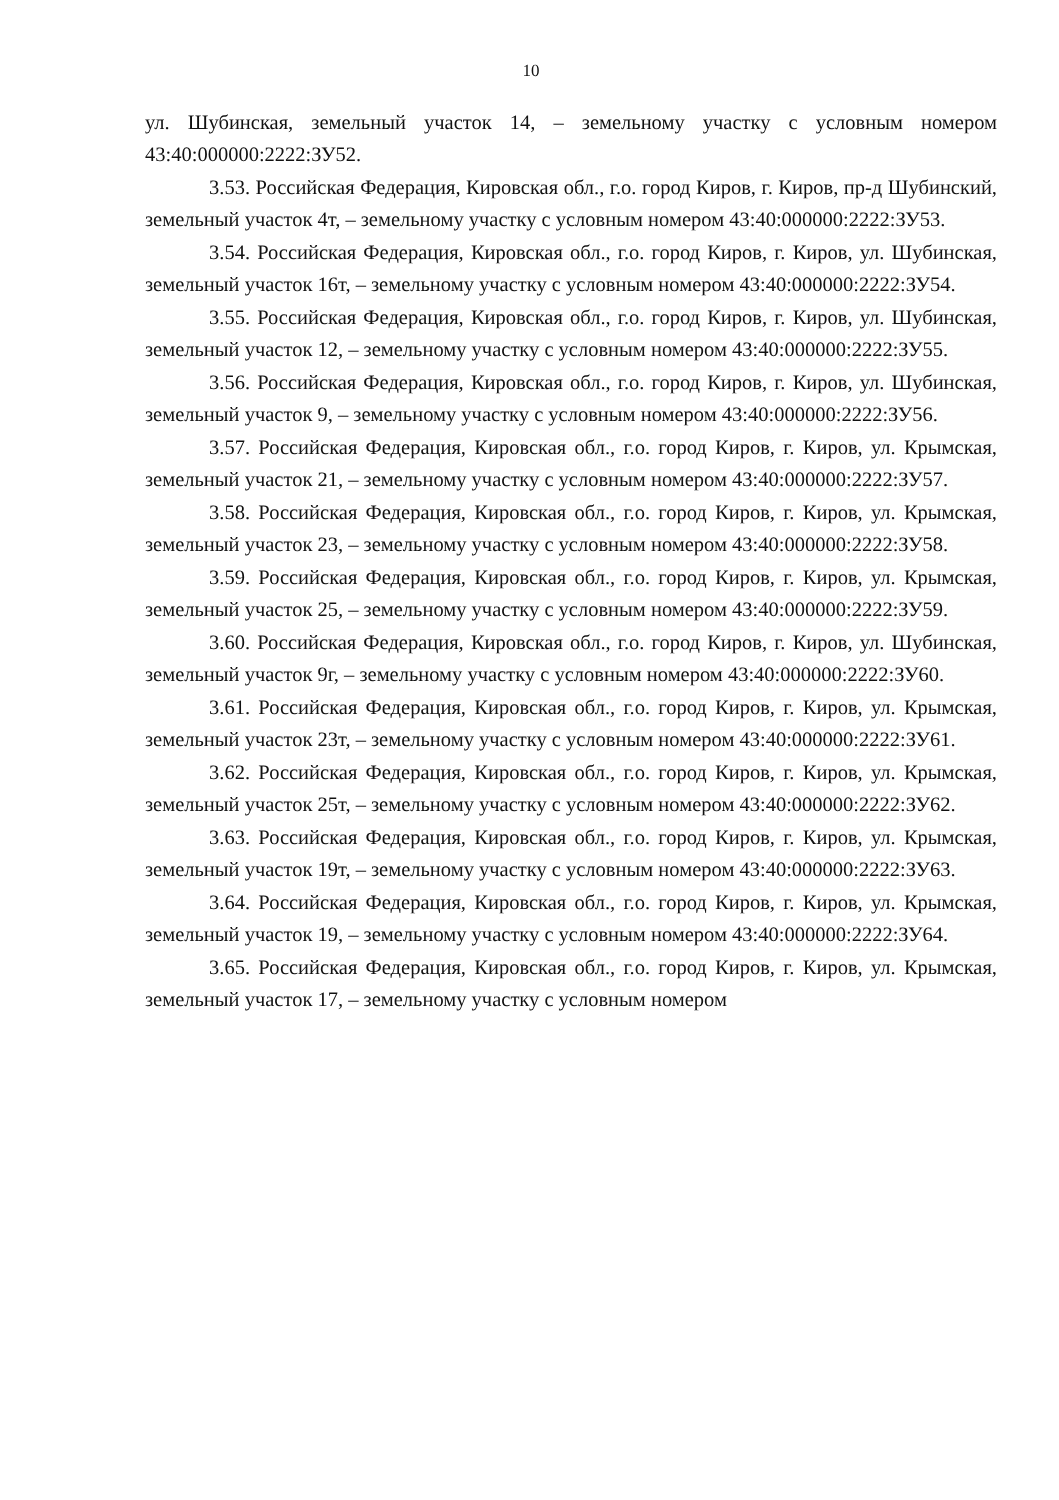10
ул. Шубинская, земельный участок 14, – земельному участку с условным номером 43:40:000000:2222:ЗУ52.
3.53. Российская Федерация, Кировская обл., г.о. город Киров, г. Киров, пр-д Шубинский, земельный участок 4т, – земельному участку с условным номером 43:40:000000:2222:ЗУ53.
3.54. Российская Федерация, Кировская обл., г.о. город Киров, г. Киров, ул. Шубинская, земельный участок 16т, – земельному участку с условным номером 43:40:000000:2222:ЗУ54.
3.55. Российская Федерация, Кировская обл., г.о. город Киров, г. Киров, ул. Шубинская, земельный участок 12, – земельному участку с условным номером 43:40:000000:2222:ЗУ55.
3.56. Российская Федерация, Кировская обл., г.о. город Киров, г. Киров, ул. Шубинская, земельный участок 9, – земельному участку с условным номером 43:40:000000:2222:ЗУ56.
3.57. Российская Федерация, Кировская обл., г.о. город Киров, г. Киров, ул. Крымская, земельный участок 21, – земельному участку с условным номером 43:40:000000:2222:ЗУ57.
3.58. Российская Федерация, Кировская обл., г.о. город Киров, г. Киров, ул. Крымская, земельный участок 23, – земельному участку с условным номером 43:40:000000:2222:ЗУ58.
3.59. Российская Федерация, Кировская обл., г.о. город Киров, г. Киров, ул. Крымская, земельный участок 25, – земельному участку с условным номером 43:40:000000:2222:ЗУ59.
3.60. Российская Федерация, Кировская обл., г.о. город Киров, г. Киров, ул. Шубинская, земельный участок 9г, – земельному участку с условным номером 43:40:000000:2222:ЗУ60.
3.61. Российская Федерация, Кировская обл., г.о. город Киров, г. Киров, ул. Крымская, земельный участок 23т, – земельному участку с условным номером 43:40:000000:2222:ЗУ61.
3.62. Российская Федерация, Кировская обл., г.о. город Киров, г. Киров, ул. Крымская, земельный участок 25т, – земельному участку с условным номером 43:40:000000:2222:ЗУ62.
3.63. Российская Федерация, Кировская обл., г.о. город Киров, г. Киров, ул. Крымская, земельный участок 19т, – земельному участку с условным номером 43:40:000000:2222:ЗУ63.
3.64. Российская Федерация, Кировская обл., г.о. город Киров, г. Киров, ул. Крымская, земельный участок 19, – земельному участку с условным номером 43:40:000000:2222:ЗУ64.
3.65. Российская Федерация, Кировская обл., г.о. город Киров, г. Киров, ул. Крымская, земельный участок 17, – земельному участку с условным номером